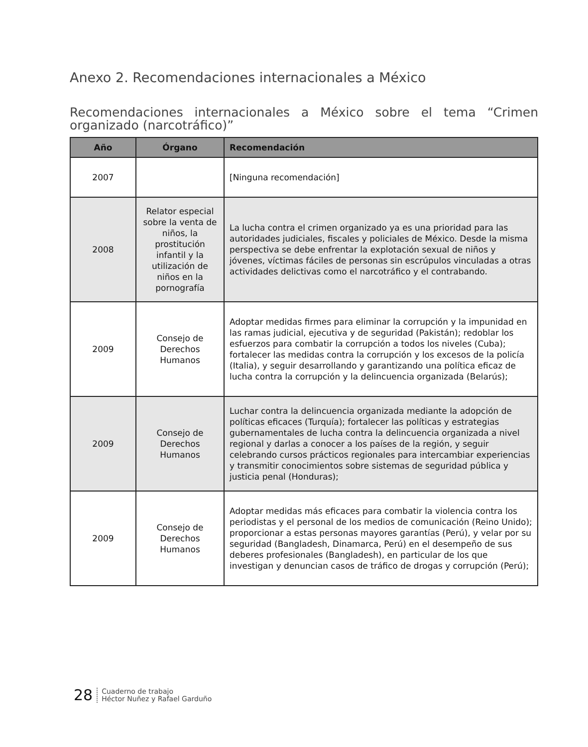Anexo 2. Recomendaciones internacionales a México
Recomendaciones internacionales a México sobre el tema “Crimen organizado (narcotráfico)”
| Año | Órgano | Recomendación |
| --- | --- | --- |
| 2007 | | [Ninguna recomendación] |
| 2008 | Relator especial sobre la venta de niños, la prostitución infantil y la utilización de niños en la pornografía | La lucha contra el crimen organizado ya es una prioridad para las autoridades judiciales, fiscales y policiales de México. Desde la misma perspectiva se debe enfrentar la explotación sexual de niños y jóvenes, víctimas fáciles de personas sin escrúpulos vinculadas a otras actividades delictivas como el narcotráfico y el contrabando. |
| 2009 | Consejo de Derechos Humanos | Adoptar medidas firmes para eliminar la corrupción y la impunidad en las ramas judicial, ejecutiva y de seguridad (Pakistán); redoblar los esfuerzos para combatir la corrupción a todos los niveles (Cuba); fortalecer las medidas contra la corrupción y los excesos de la policía (Italia), y seguir desarrollando y garantizando una política eficaz de lucha contra la corrupción y la delincuencia organizada (Belarús); |
| 2009 | Consejo de Derechos Humanos | Luchar contra la delincuencia organizada mediante la adopción de políticas eficaces (Turquía); fortalecer las políticas y estrategias gubernamentales de lucha contra la delincuencia organizada a nivel regional y darlas a conocer a los países de la región, y seguir celebrando cursos prácticos regionales para intercambiar experiencias y transmitir conocimientos sobre sistemas de seguridad pública y justicia penal (Honduras); |
| 2009 | Consejo de Derechos Humanos | Adoptar medidas más eficaces para combatir la violencia contra los periodistas y el personal de los medios de comunicación (Reino Unido); proporcionar a estas personas mayores garantías (Perú), y velar por su seguridad (Bangladesh, Dinamarca, Perú) en el desempeño de sus deberes profesionales (Bangladesh), en particular de los que investigan y denuncian casos de tráfico de drogas y corrupción (Perú); |
28
Cuaderno de trabajo
Héctor Nuñez y Rafael Garduño